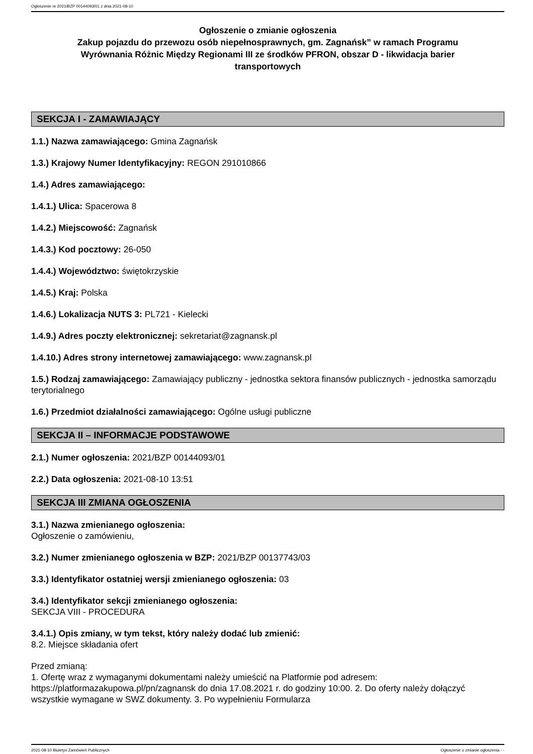Ogłoszenie nr 2021/BZP 00144093/01 z dnia 2021-08-10
Ogłoszenie o zmianie ogłoszenia
Zakup pojazdu do przewozu osób niepełnosprawnych, gm. Zagnańsk” w ramach Programu Wyrównania Różnic Między Regionami III ze środków PFRON, obszar D - likwidacja barier transportowych
SEKCJA I - ZAMAWIAJĄCY
1.1.) Nazwa zamawiającego: Gmina Zagnańsk
1.3.) Krajowy Numer Identyfikacyjny: REGON 291010866
1.4.) Adres zamawiającego:
1.4.1.) Ulica: Spacerowa 8
1.4.2.) Miejscowość: Zagnańsk
1.4.3.) Kod pocztowy: 26-050
1.4.4.) Województwo: świętokrzyskie
1.4.5.) Kraj: Polska
1.4.6.) Lokalizacja NUTS 3: PL721 - Kielecki
1.4.9.) Adres poczty elektronicznej: sekretariat@zagnansk.pl
1.4.10.) Adres strony internetowej zamawiającego: www.zagnansk.pl
1.5.) Rodzaj zamawiającego: Zamawiający publiczny - jednostka sektora finansów publicznych - jednostka samorządu terytorialnego
1.6.) Przedmiot działalności zamawiającego: Ogólne usługi publiczne
SEKCJA II – INFORMACJE PODSTAWOWE
2.1.) Numer ogłoszenia: 2021/BZP 00144093/01
2.2.) Data ogłoszenia: 2021-08-10 13:51
SEKCJA III ZMIANA OGŁOSZENIA
3.1.) Nazwa zmienianego ogłoszenia:
Ogłoszenie o zamówieniu,
3.2.) Numer zmienianego ogłoszenia w BZP: 2021/BZP 00137743/03
3.3.) Identyfikator ostatniej wersji zmienianego ogłoszenia: 03
3.4.) Identyfikator sekcji zmienianego ogłoszenia:
SEKCJA VIII - PROCEDURA
3.4.1.) Opis zmiany, w tym tekst, który należy dodać lub zmienić:
8.2. Miejsce składania ofert
Przed zmianą:
1. Ofertę wraz z wymaganymi dokumentami należy umieścić na Platformie pod adresem: https://platformazakupowa.pl/pn/zagnansk do dnia 17.08.2021 r. do godziny 10:00. 2. Do oferty należy dołączyć wszystkie wymagane w SWZ dokumenty. 3. Po wypełnieniu Formularza
2021-08-10 Biuletyn Zamówień Publicznych Ogłoszenie o zmianie ogłoszenia - -